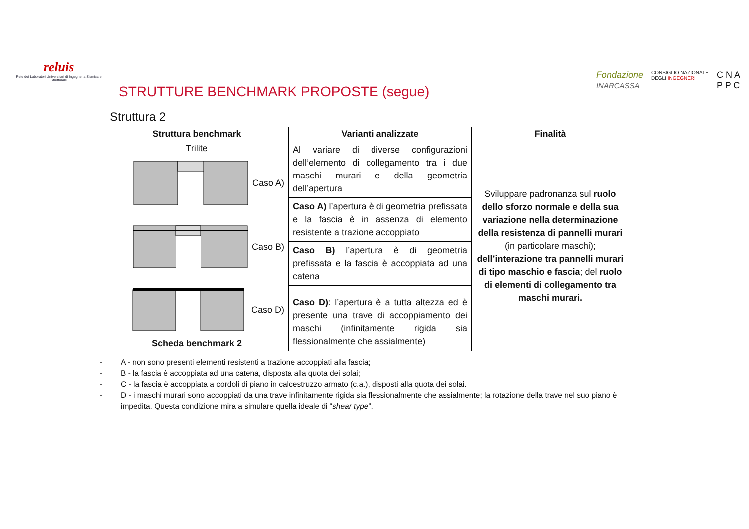reluis
Rete dei Laboratori Universitari di Ingegneria Sismica e Strutturale
STRUTTURE BENCHMARK PROPOSTE (segue)
Fondazione
INARCASSA CONSIGLIO NAZIONALE
DEGLI INGEGNERI C N A
P P C
Struttura 2
| Struttura benchmark | Varianti analizzate | Finalità |
| --- | --- | --- |
| Trilite Caso A) Caso B) Caso D) Scheda benchmark 2 | Al variare di diverse configurazioni dell’elemento di collegamento tra i due maschi murari e della geometria dell’apertura | Sviluppare padronanza sul ruolo dello sforzo normale e della sua variazione nella determinazione della resistenza di pannelli murari (in particolare maschi); dell’interazione tra pannelli murari di tipo maschio e fascia ; del ruolo di elementi di collegamento tra maschi murari. |
| | Caso A) l’apertura è di geometria prefissata e la fascia è in assenza di elemento resistente a trazione accoppiato | |
| | Caso B) l’apertura è di geometria prefissata e la fascia è accoppiata ad una catena | |
| | Caso D) : l’apertura è a tutta altezza ed è presente una trave di accoppiamento dei maschi (infinitamente rigida sia flessionalmente che assialmente) | |
- A - non sono presenti elementi resistenti a trazione accoppiati alla fascia;
- B - la fascia è accoppiata ad una catena, disposta alla quota dei solai;
- C - la fascia è accoppiata a cordoli di piano in calcestruzzo armato (c.a.), disposti alla quota dei solai.
- D - i maschi murari sono accoppiati da una trave infinitamente rigida sia flessionalmente che assialmente; la rotazione della trave nel suo piano è impedita. Questa condizione mira a simulare quella ideale di “shear type”.